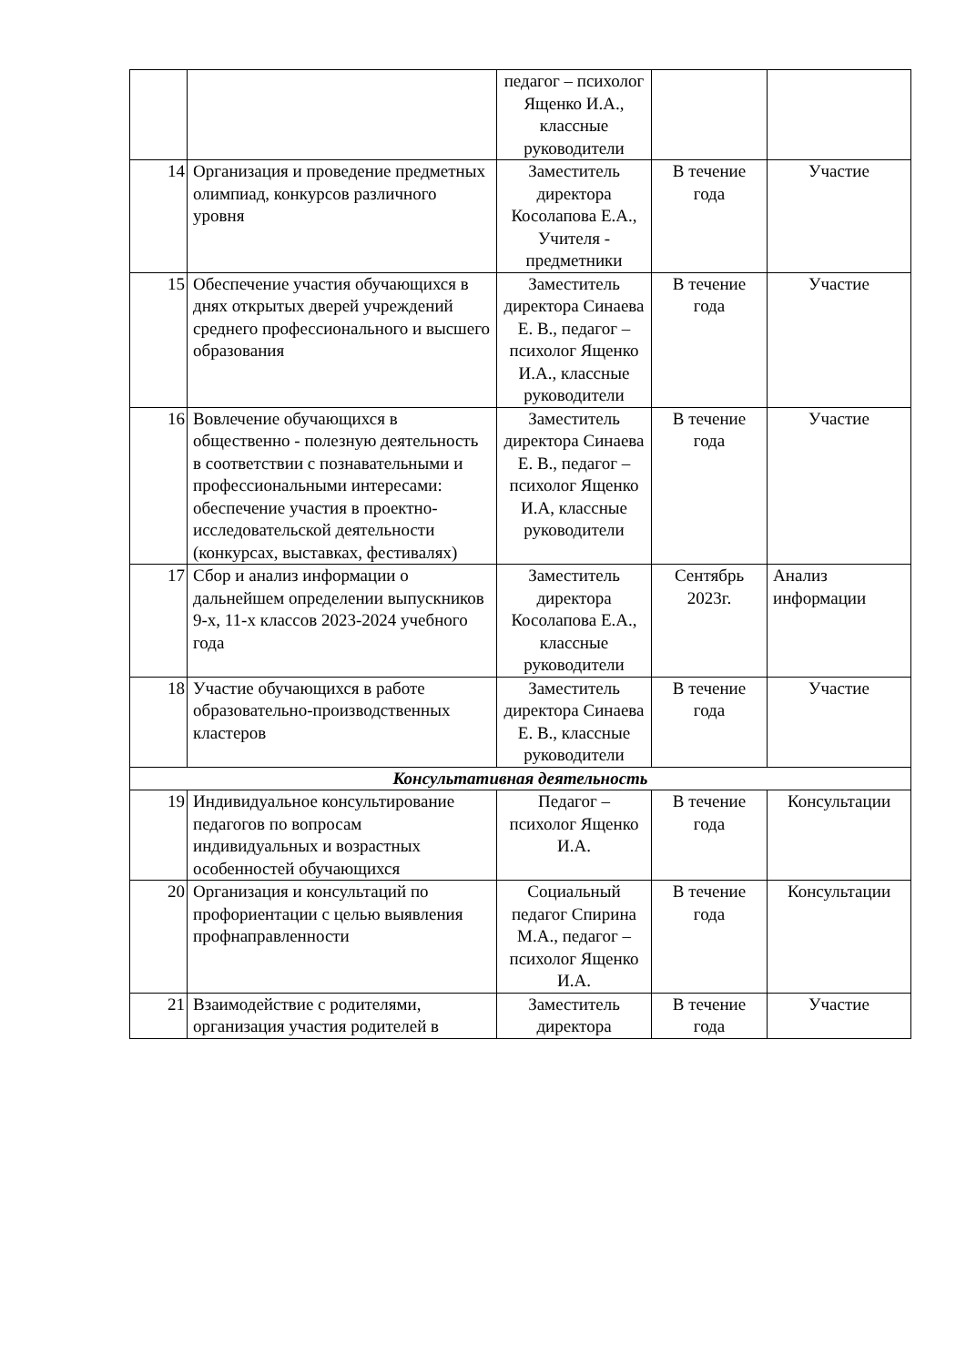| | | педагог – психолог Ященко И.А., классные руководители | | |
| 14 | Организация и проведение предметных олимпиад, конкурсов различного уровня | Заместитель директора Косолапова Е.А., Учителя - предметники | В течение года | Участие |
| 15 | Обеспечение участия обучающихся в днях открытых дверей учреждений среднего профессионального и высшего образования | Заместитель директора Синаева Е. В., педагог – психолог Ященко И.А., классные руководители | В течение года | Участие |
| 16 | Вовлечение обучающихся в общественно - полезную деятельность в соответствии с познавательными и профессиональными интересами: обеспечение участия в проектно-исследовательской деятельности (конкурсах, выставках, фестивалях) | Заместитель директора Синаева Е. В., педагог – психолог Ященко И.А, классные руководители | В течение года | Участие |
| 17 | Сбор и анализ информации о дальнейшем определении выпускников 9-х, 11-х классов 2023-2024 учебного года | Заместитель директора Косолапова Е.А., классные руководители | Сентябрь 2023г. | Анализ информации |
| 18 | Участие обучающихся в работе образовательно-производственных кластеров | Заместитель директора Синаева Е. В., классные руководители | В течение года | Участие |
| Консультативная деятельность | | | | |
| 19 | Индивидуальное консультирование педагогов по вопросам индивидуальных и возрастных особенностей обучающихся | Педагог – психолог Ященко И.А. | В течение года | Консультации |
| 20 | Организация и консультаций по профориентации с целью выявления профнаправленности | Социальный педагог Спирина М.А., педагог – психолог Ященко И.А. | В течение года | Консультации |
| 21 | Взаимодействие с родителями, организация участия родителей в | Заместитель директора | В течение года | Участие |